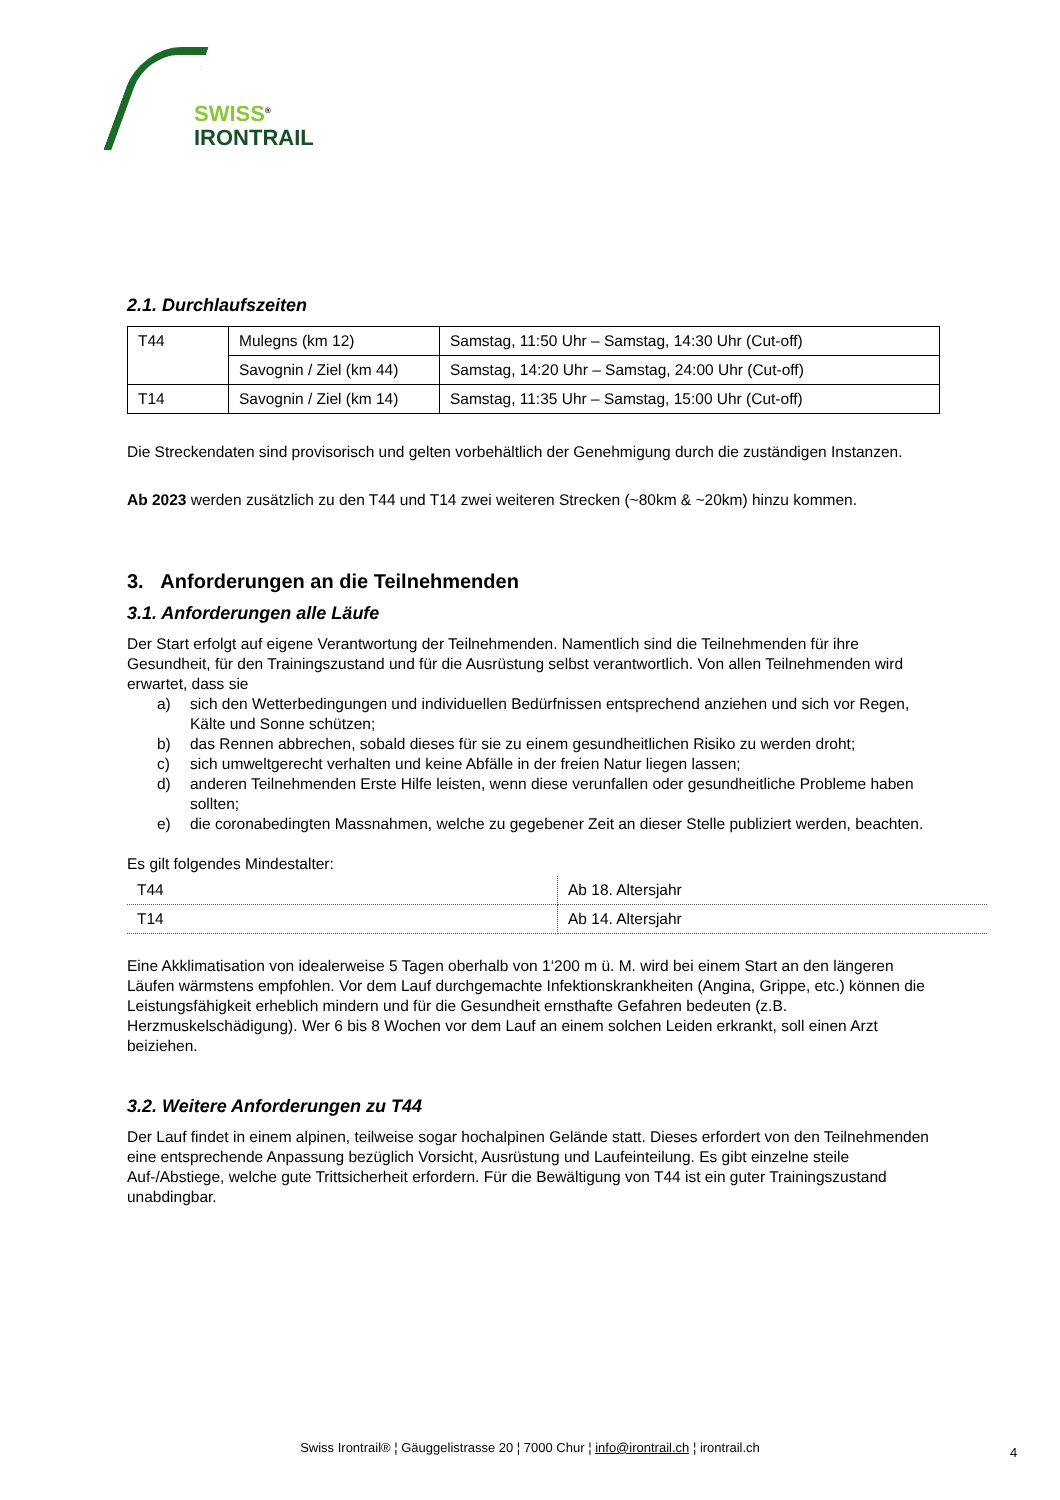SWISS<sup>®</sup>
IRONTRAIL
2.1. Durchlaufszeiten
| T44 | Mulegns (km 12) | Samstag, 11:50 Uhr – Samstag, 14:30 Uhr (Cut-off) |
| | Savognin / Ziel (km 44) | Samstag, 14:20 Uhr – Samstag, 24:00 Uhr (Cut-off) |
| T14 | Savognin / Ziel (km 14) | Samstag, 11:35 Uhr – Samstag, 15:00 Uhr (Cut-off) |
Die Streckendaten sind provisorisch und gelten vorbehältlich der Genehmigung durch die zuständigen Instanzen.
Ab 2023 werden zusätzlich zu den T44 und T14 zwei weiteren Strecken (~80km & ~20km) hinzu kommen.
3. Anforderungen an die Teilnehmenden
3.1. Anforderungen alle Läufe
Der Start erfolgt auf eigene Verantwortung der Teilnehmenden. Namentlich sind die Teilnehmenden für ihre Gesundheit, für den Trainingszustand und für die Ausrüstung selbst verantwortlich. Von allen Teilnehmenden wird erwartet, dass sie
a) sich den Wetterbedingungen und individuellen Bedürfnissen entsprechend anziehen und sich vor Regen, Kälte und Sonne schützen;
b) das Rennen abbrechen, sobald dieses für sie zu einem gesundheitlichen Risiko zu werden droht;
c) sich umweltgerecht verhalten und keine Abfälle in der freien Natur liegen lassen;
d) anderen Teilnehmenden Erste Hilfe leisten, wenn diese verunfallen oder gesundheitliche Probleme haben sollten;
e) die coronabedingten Massnahmen, welche zu gegebener Zeit an dieser Stelle publiziert werden, beachten.
Es gilt folgendes Mindestalter:
| T44 | Ab 18. Altersjahr |
| T14 | Ab 14. Altersjahr |
Eine Akklimatisation von idealerweise 5 Tagen oberhalb von 1‘200 m ü. M. wird bei einem Start an den längeren Läufen wärmstens empfohlen. Vor dem Lauf durchgemachte Infektionskrankheiten (Angina, Grippe, etc.) können die Leistungsfähigkeit erheblich mindern und für die Gesundheit ernsthafte Gefahren bedeuten (z.B. Herzmuskelschädigung). Wer 6 bis 8 Wochen vor dem Lauf an einem solchen Leiden erkrankt, soll einen Arzt beiziehen.
3.2. Weitere Anforderungen zu T44
Der Lauf findet in einem alpinen, teilweise sogar hochalpinen Gelände statt. Dieses erfordert von den Teilnehmenden eine entsprechende Anpassung bezüglich Vorsicht, Ausrüstung und Laufeinteilung. Es gibt einzelne steile Auf-/Abstiege, welche gute Trittsicherheit erfordern. Für die Bewältigung von T44 ist ein guter Trainingszustand unabdingbar.
Swiss Irontrail® ¦ Gäuggelistrasse 20 ¦ 7000 Chur ¦ info@irontrail.ch ¦ irontrail.ch 4